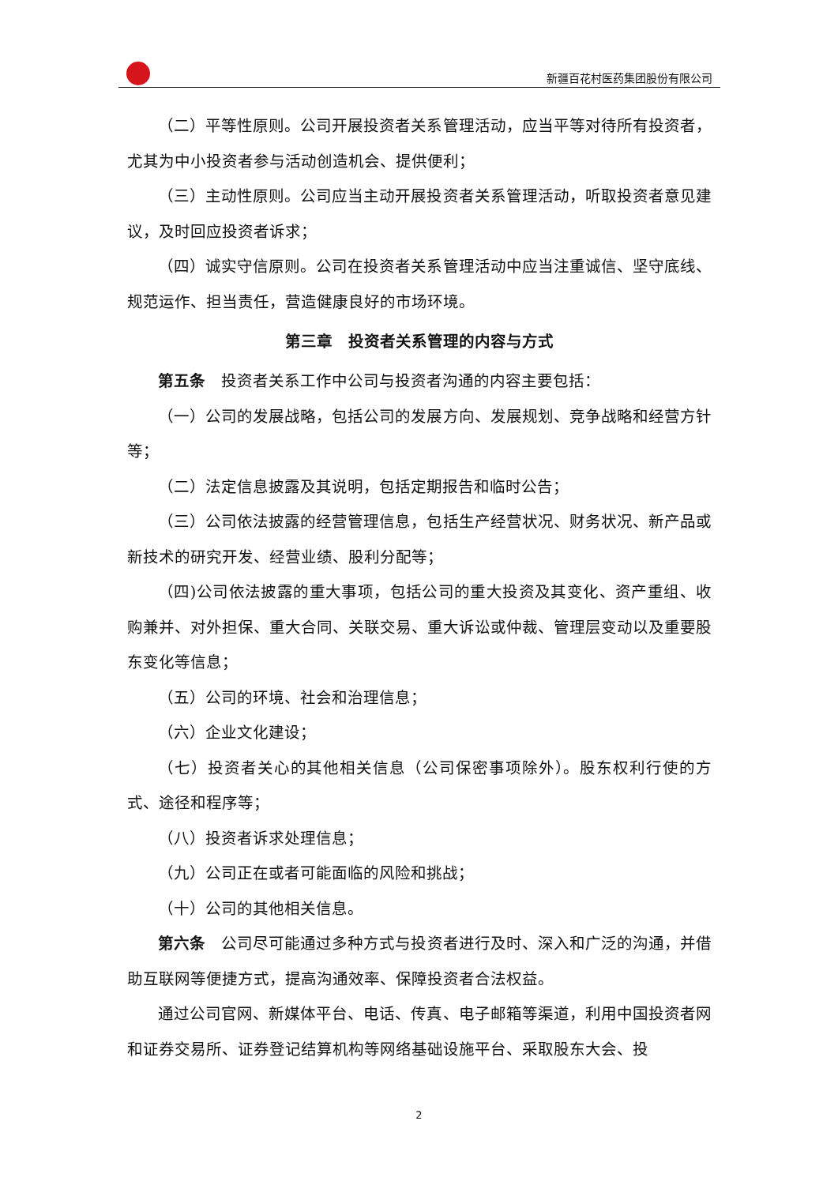新疆百花村医药集团股份有限公司
（二）平等性原则。公司开展投资者关系管理活动，应当平等对待所有投资者，尤其为中小投资者参与活动创造机会、提供便利；
（三）主动性原则。公司应当主动开展投资者关系管理活动，听取投资者意见建议，及时回应投资者诉求；
（四）诚实守信原则。公司在投资者关系管理活动中应当注重诚信、坚守底线、规范运作、担当责任，营造健康良好的市场环境。
第三章　投资者关系管理的内容与方式
第五条　投资者关系工作中公司与投资者沟通的内容主要包括：
（一）公司的发展战略，包括公司的发展方向、发展规划、竞争战略和经营方针等；
（二）法定信息披露及其说明，包括定期报告和临时公告；
（三）公司依法披露的经营管理信息，包括生产经营状况、财务状况、新产品或新技术的研究开发、经营业绩、股利分配等；
（四)公司依法披露的重大事项，包括公司的重大投资及其变化、资产重组、收购兼并、对外担保、重大合同、关联交易、重大诉讼或仲裁、管理层变动以及重要股东变化等信息；
（五）公司的环境、社会和治理信息；
（六）企业文化建设；
（七）投资者关心的其他相关信息（公司保密事项除外）。股东权利行使的方式、途径和程序等；
（八）投资者诉求处理信息；
（九）公司正在或者可能面临的风险和挑战；
（十）公司的其他相关信息。
第六条　公司尽可能通过多种方式与投资者进行及时、深入和广泛的沟通，并借助互联网等便捷方式，提高沟通效率、保障投资者合法权益。
通过公司官网、新媒体平台、电话、传真、电子邮箱等渠道，利用中国投资者网和证券交易所、证券登记结算机构等网络基础设施平台、采取股东大会、投
2